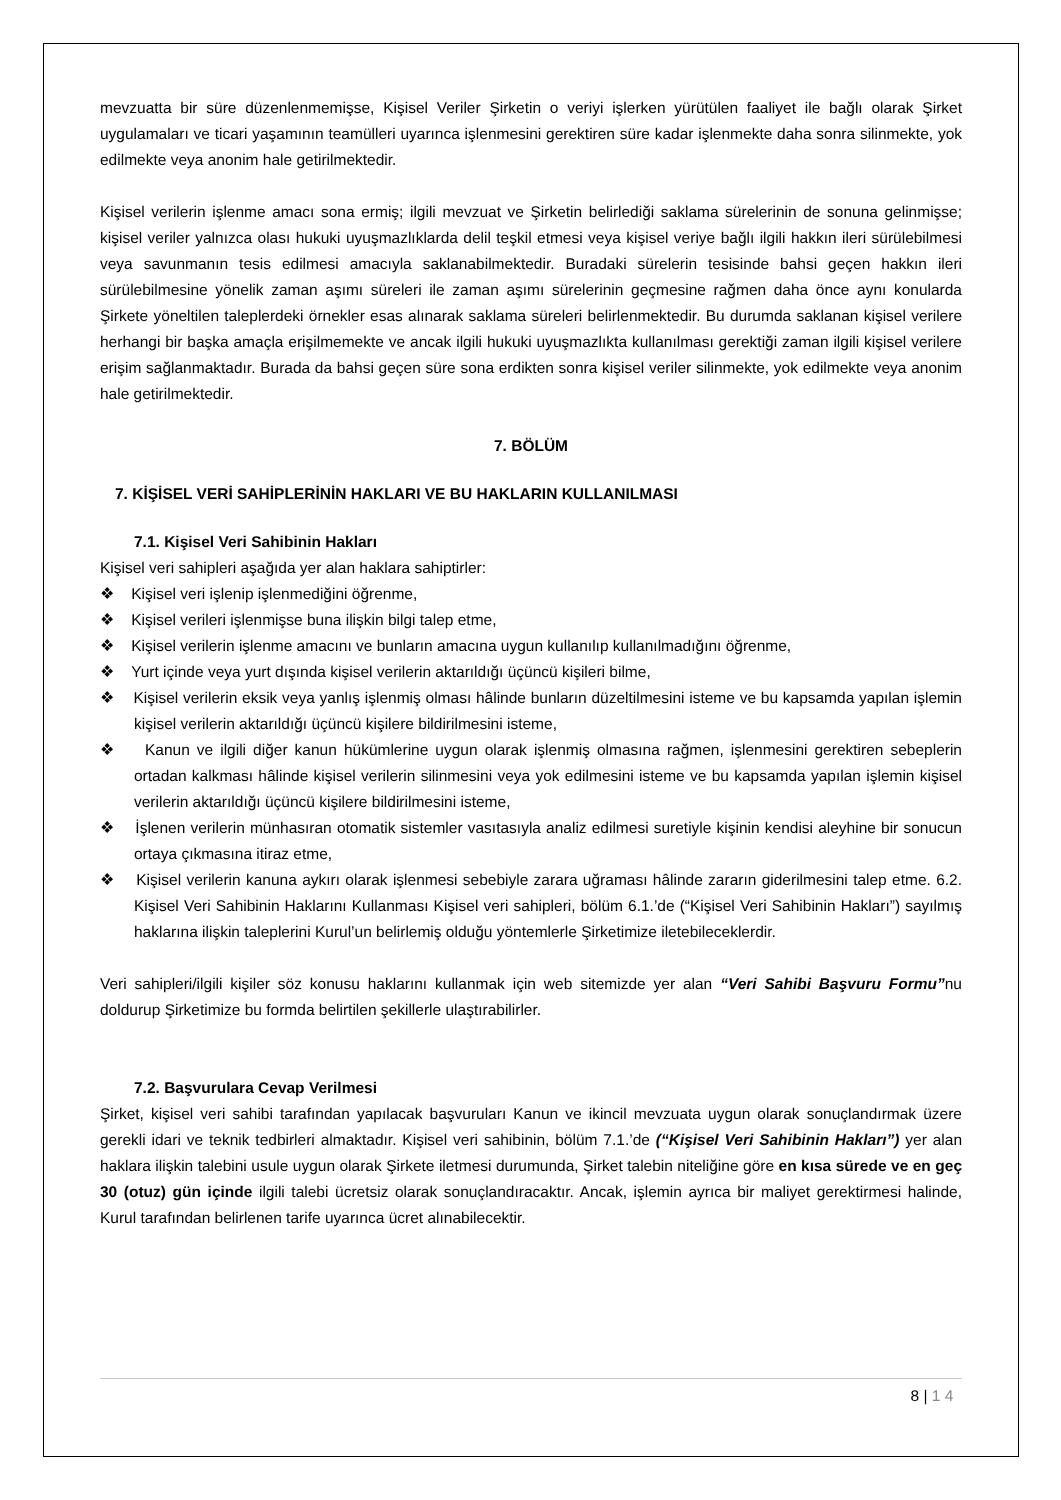mevzuatta bir süre düzenlenmemişse, Kişisel Veriler Şirketin o veriyi işlerken yürütülen faaliyet ile bağlı olarak Şirket uygulamaları ve ticari yaşamının teamülleri uyarınca işlenmesini gerektiren süre kadar işlenmekte daha sonra silinmekte, yok edilmekte veya anonim hale getirilmektedir.
Kişisel verilerin işlenme amacı sona ermiş; ilgili mevzuat ve Şirketin belirlediği saklama sürelerinin de sonuna gelinmişse; kişisel veriler yalnızca olası hukuki uyuşmazlıklarda delil teşkil etmesi veya kişisel veriye bağlı ilgili hakkın ileri sürülebilmesi veya savunmanın tesis edilmesi amacıyla saklanabilmektedir. Buradaki sürelerin tesisinde bahsi geçen hakkın ileri sürülebilmesine yönelik zaman aşımı süreleri ile zaman aşımı sürelerinin geçmesine rağmen daha önce aynı konularda Şirkete yöneltilen taleplerdeki örnekler esas alınarak saklama süreleri belirlenmektedir. Bu durumda saklanan kişisel verilere herhangi bir başka amaçla erişilmemekte ve ancak ilgili hukuki uyuşmazlıkta kullanılması gerektiği zaman ilgili kişisel verilere erişim sağlanmaktadır. Burada da bahsi geçen süre sona erdikten sonra kişisel veriler silinmekte, yok edilmekte veya anonim hale getirilmektedir.
7. BÖLÜM
7. KİŞİSEL VERİ SAHİPLERİNİN HAKLARI VE BU HAKLARIN KULLANILMASI
7.1. Kişisel Veri Sahibinin Hakları
Kişisel veri sahipleri aşağıda yer alan haklara sahiptirler:
❖ Kişisel veri işlenip işlenmediğini öğrenme,
❖ Kişisel verileri işlenmişse buna ilişkin bilgi talep etme,
❖ Kişisel verilerin işlenme amacını ve bunların amacına uygun kullanılıp kullanılmadığını öğrenme,
❖ Yurt içinde veya yurt dışında kişisel verilerin aktarıldığı üçüncü kişileri bilme,
❖ Kişisel verilerin eksik veya yanlış işlenmiş olması hâlinde bunların düzeltilmesini isteme ve bu kapsamda yapılan işlemin kişisel verilerin aktarıldığı üçüncü kişilere bildirilmesini isteme,
❖ Kanun ve ilgili diğer kanun hükümlerine uygun olarak işlenmiş olmasına rağmen, işlenmesini gerektiren sebeplerin ortadan kalkması hâlinde kişisel verilerin silinmesini veya yok edilmesini isteme ve bu kapsamda yapılan işlemin kişisel verilerin aktarıldığı üçüncü kişilere bildirilmesini isteme,
❖ İşlenen verilerin münhasıran otomatik sistemler vasıtasıyla analiz edilmesi suretiyle kişinin kendisi aleyhine bir sonucun ortaya çıkmasına itiraz etme,
❖ Kişisel verilerin kanuna aykırı olarak işlenmesi sebebiyle zarara uğraması hâlinde zararın giderilmesini talep etme. 6.2. Kişisel Veri Sahibinin Haklarını Kullanması Kişisel veri sahipleri, bölüm 6.1.’de (“Kişisel Veri Sahibinin Hakları”) sayılmış haklarına ilişkin taleplerini Kurul’un belirlemiş olduğu yöntemlerle Şirketimize iletebileceklerdir.
Veri sahipleri/ilgili kişiler söz konusu haklarını kullanmak için web sitemizde yer alan “Veri Sahibi Başvuru Formu”nu doldurup Şirketimize bu formda belirtilen şekillerle ulaştırabilirler.
7.2. Başvurulara Cevap Verilmesi
Şirket, kişisel veri sahibi tarafından yapılacak başvuruları Kanun ve ikincil mevzuata uygun olarak sonuçlandırmak üzere gerekli idari ve teknik tedbirleri almaktadır. Kişisel veri sahibinin, bölüm 7.1.’de (“Kişisel Veri Sahibinin Hakları”) yer alan haklara ilişkin talebini usule uygun olarak Şirkete iletmesi durumunda, Şirket talebin niteliğine göre en kısa sürede ve en geç 30 (otuz) gün içinde ilgili talebi ücretsiz olarak sonuçlandıracaktır. Ancak, işlemin ayrıca bir maliyet gerektirmesi halinde, Kurul tarafından belirlenen tarife uyarınca ücret alınabilecektir.
8 | 1 4